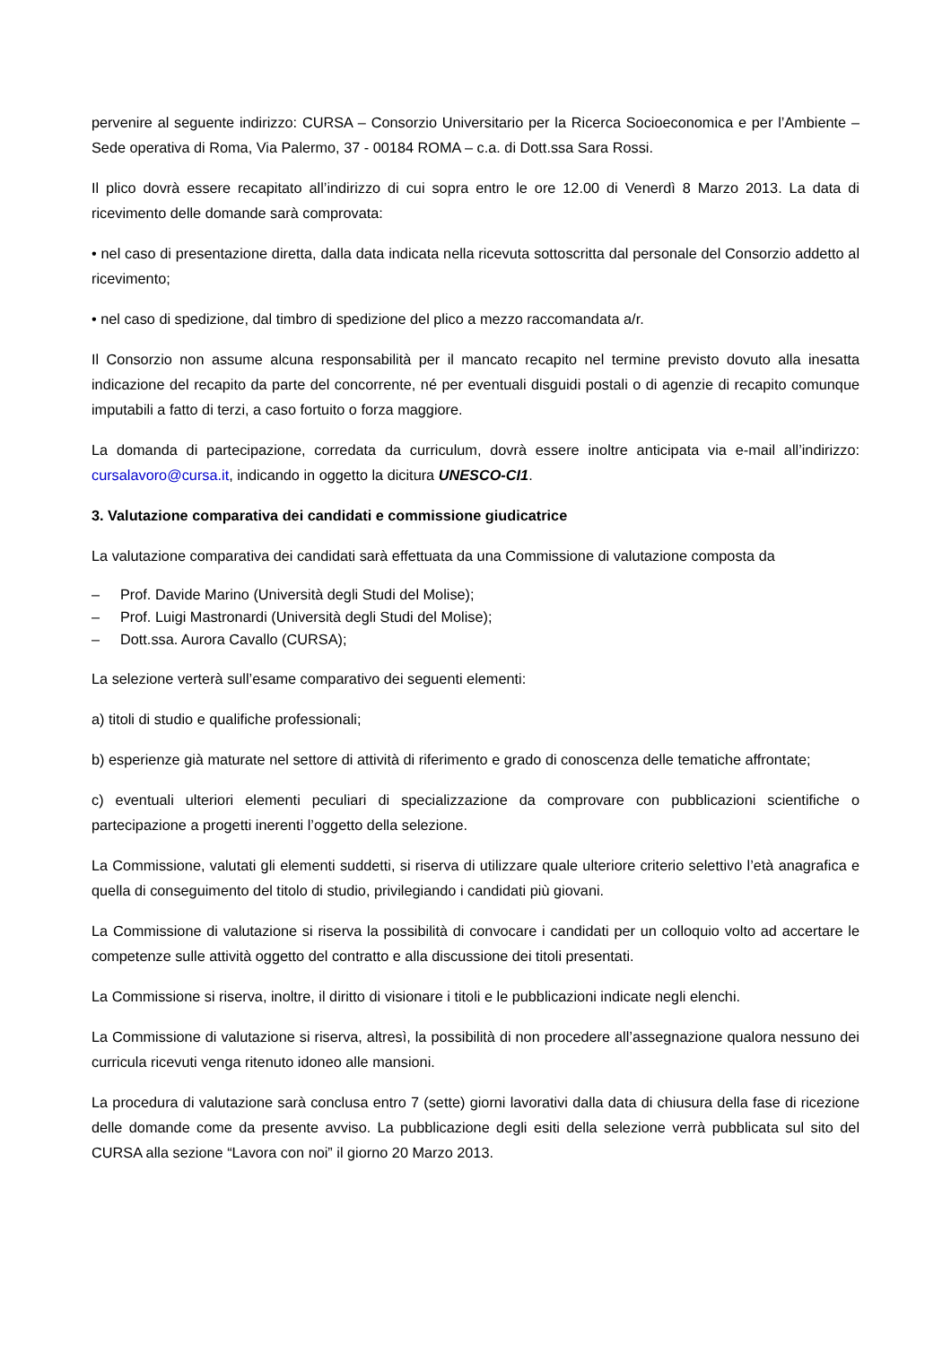pervenire al seguente indirizzo: CURSA – Consorzio Universitario per la Ricerca Socioeconomica e per l’Ambiente – Sede operativa di Roma, Via Palermo, 37 - 00184 ROMA – c.a. di Dott.ssa Sara Rossi.
Il plico dovrà essere recapitato all’indirizzo di cui sopra entro le ore 12.00 di Venerdì 8 Marzo 2013. La data di ricevimento delle domande sarà comprovata:
• nel caso di presentazione diretta, dalla data indicata nella ricevuta sottoscritta dal personale del Consorzio addetto al ricevimento;
• nel caso di spedizione, dal timbro di spedizione del plico a mezzo raccomandata a/r.
Il Consorzio non assume alcuna responsabilità per il mancato recapito nel termine previsto dovuto alla inesatta indicazione del recapito da parte del concorrente, né per eventuali disguidi postali o di agenzie di recapito comunque imputabili a fatto di terzi, a caso fortuito o forza maggiore.
La domanda di partecipazione, corredata da curriculum, dovrà essere inoltre anticipata via e-mail all’indirizzo: cursalavoro@cursa.it, indicando in oggetto la dicitura UNESCO-CI1.
3. Valutazione comparativa dei candidati e commissione giudicatrice
La valutazione comparativa dei candidati sarà effettuata da una Commissione di valutazione composta da
– Prof. Davide Marino (Università degli Studi del Molise);
– Prof. Luigi Mastronardi (Università degli Studi del Molise);
– Dott.ssa. Aurora Cavallo (CURSA);
La selezione verterà sull’esame comparativo dei seguenti elementi:
a) titoli di studio e qualifiche professionali;
b) esperienze già maturate nel settore di attività di riferimento e grado di conoscenza delle tematiche affrontate;
c) eventuali ulteriori elementi peculiari di specializzazione da comprovare con pubblicazioni scientifiche o partecipazione a progetti inerenti l’oggetto della selezione.
La Commissione, valutati gli elementi suddetti, si riserva di utilizzare quale ulteriore criterio selettivo l’età anagrafica e quella di conseguimento del titolo di studio, privilegiando i candidati più giovani.
La Commissione di valutazione si riserva la possibilità di convocare i candidati per un colloquio volto ad accertare le competenze sulle attività oggetto del contratto e alla discussione dei titoli presentati.
La Commissione si riserva, inoltre, il diritto di visionare i titoli e le pubblicazioni indicate negli elenchi.
La Commissione di valutazione si riserva, altresì, la possibilità di non procedere all’assegnazione qualora nessuno dei curricula ricevuti venga ritenuto idoneo alle mansioni.
La procedura di valutazione sarà conclusa entro 7 (sette) giorni lavorativi dalla data di chiusura della fase di ricezione delle domande come da presente avviso. La pubblicazione degli esiti della selezione verrà pubblicata sul sito del CURSA alla sezione “Lavora con noi” il giorno 20 Marzo 2013.